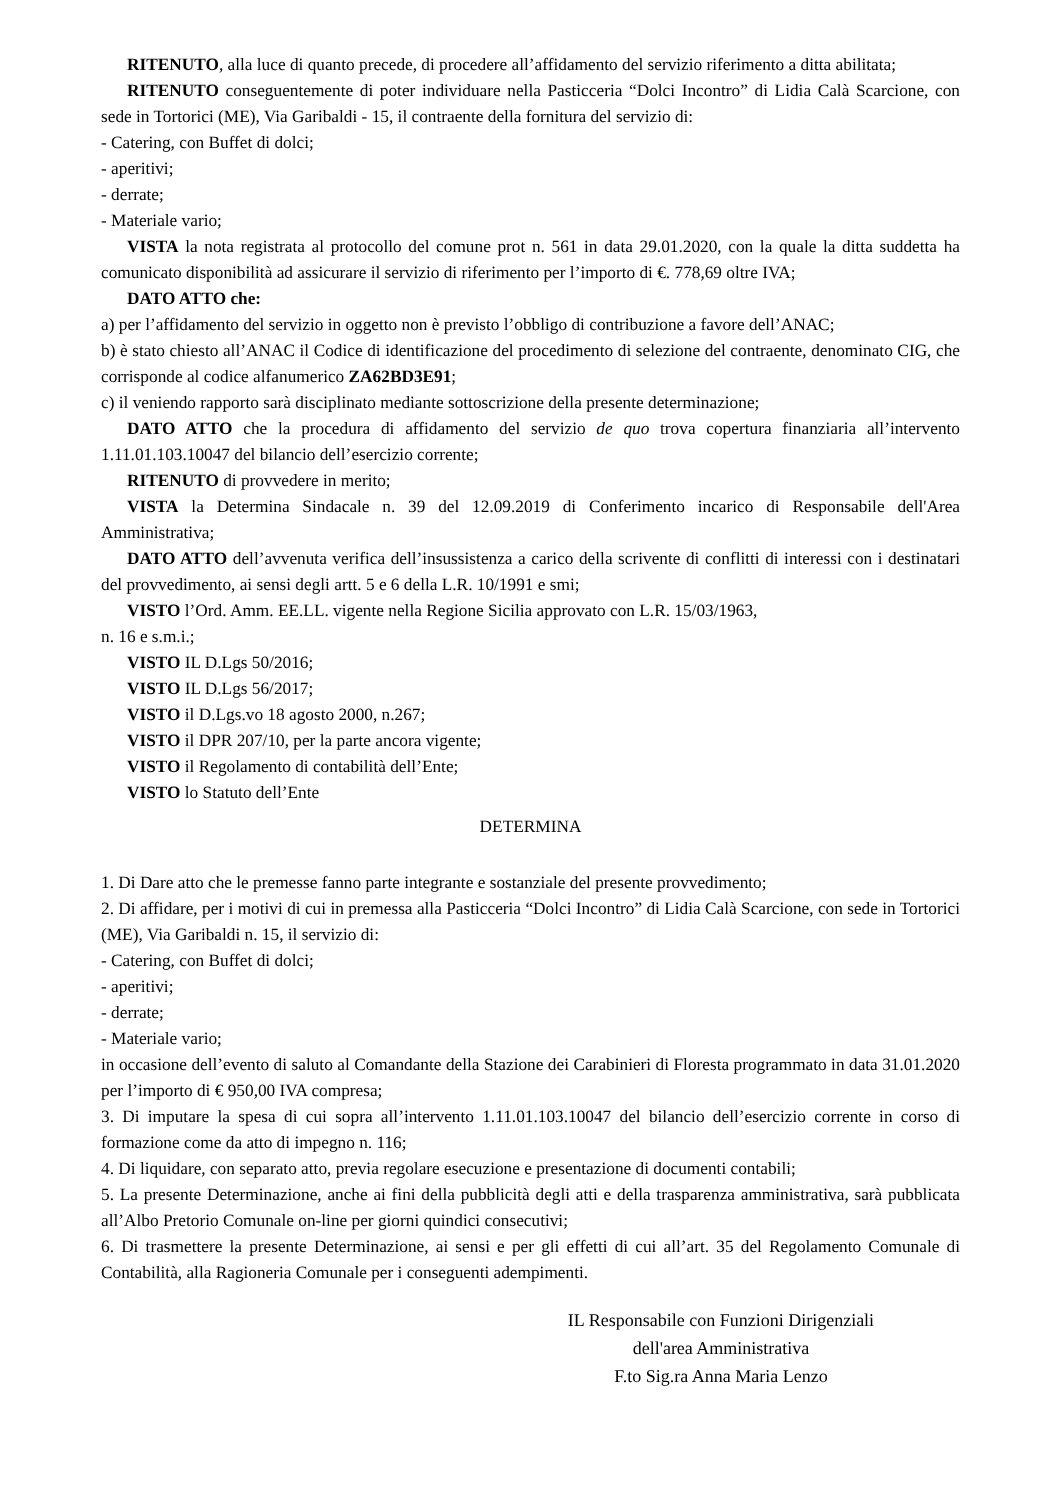RITENUTO, alla luce di quanto precede, di procedere all’affidamento del servizio riferimento a ditta abilitata;
RITENUTO conseguentemente di poter individuare nella Pasticceria “Dolci Incontro” di Lidia Calà Scarcione, con sede in Tortorici (ME), Via Garibaldi - 15, il contraente della fornitura del servizio di:
- Catering, con Buffet di dolci;
- aperitivi;
- derrate;
- Materiale vario;
VISTA la nota registrata al protocollo del comune prot n. 561 in data 29.01.2020, con la quale la ditta suddetta ha comunicato disponibilità ad assicurare il servizio di riferimento per l’importo di €. 778,69 oltre IVA;
DATO ATTO che:
a) per l’affidamento del servizio in oggetto non è previsto l’obbligo di contribuzione a favore dell’ANAC;
b) è stato chiesto all’ANAC il Codice di identificazione del procedimento di selezione del contraente, denominato CIG, che corrisponde al codice alfanumerico ZA62BD3E91;
c) il veniendo rapporto sarà disciplinato mediante sottoscrizione della presente determinazione;
DATO ATTO che la procedura di affidamento del servizio de quo trova copertura finanziaria all’intervento 1.11.01.103.10047 del bilancio dell’esercizio corrente;
RITENUTO di provvedere in merito;
VISTA la Determina Sindacale n. 39 del 12.09.2019 di Conferimento incarico di Responsabile dell'Area Amministrativa;
DATO ATTO dell’avvenuta verifica dell’insussistenza a carico della scrivente di conflitti di interessi con i destinatari del provvedimento, ai sensi degli artt. 5 e 6 della L.R. 10/1991 e smi;
VISTO l’Ord. Amm. EE.LL. vigente nella Regione Sicilia approvato con L.R. 15/03/1963,
n. 16 e s.m.i.;
VISTO IL D.Lgs 50/2016;
VISTO IL D.Lgs 56/2017;
VISTO il D.Lgs.vo 18 agosto 2000, n.267;
VISTO il DPR 207/10, per la parte ancora vigente;
VISTO il Regolamento di contabilità dell’Ente;
VISTO lo Statuto dell’Ente
DETERMINA
1. Di Dare atto che le premesse fanno parte integrante e sostanziale del presente provvedimento;
2. Di affidare, per i motivi di cui in premessa alla Pasticceria “Dolci Incontro” di Lidia Calà Scarcione, con sede in Tortorici (ME), Via Garibaldi n. 15, il servizio di:
- Catering, con Buffet di dolci;
- aperitivi;
- derrate;
- Materiale vario;
in occasione dell’evento di saluto al Comandante della Stazione dei Carabinieri di Floresta programmato in data 31.01.2020 per l’importo di € 950,00 IVA compresa;
3. Di imputare la spesa di cui sopra all’intervento 1.11.01.103.10047 del bilancio dell’esercizio corrente in corso di formazione come da atto di impegno n. 116;
4. Di liquidare, con separato atto, previa regolare esecuzione e presentazione di documenti contabili;
5. La presente Determinazione, anche ai fini della pubblicità degli atti e della trasparenza amministrativa, sarà pubblicata all’Albo Pretorio Comunale on-line per giorni quindici consecutivi;
6. Di trasmettere la presente Determinazione, ai sensi e per gli effetti di cui all’art. 35 del Regolamento Comunale di Contabilità, alla Ragioneria Comunale per i conseguenti adempimenti.
IL Responsabile con Funzioni Dirigenziali
dell'area Amministrativa
F.to Sig.ra Anna Maria Lenzo